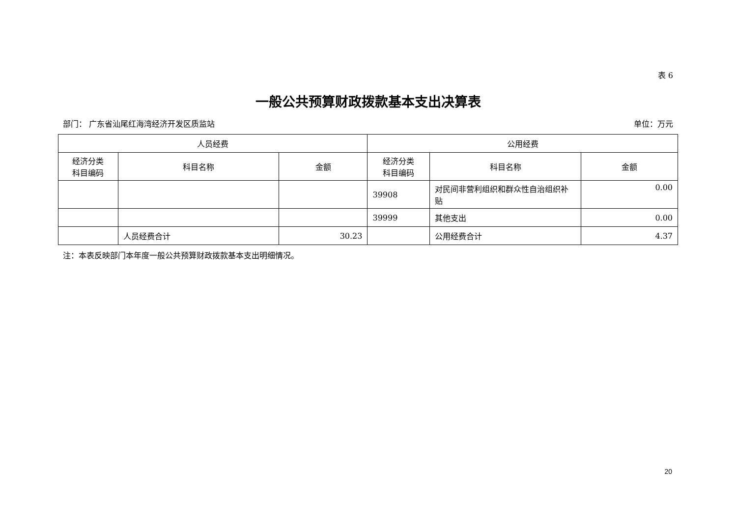表 6
一般公共预算财政拨款基本支出决算表
部门： 广东省汕尾红海湾经济开发区质监站 单位：万元
| 人员经费 | | | 公用经费 | | |
| --- | --- | --- | --- | --- | --- |
| 经济分类 科目编码 | 科目名称 | 金额 | 经济分类 科目编码 | 科目名称 | 金额 |
| | | | 39908 | 对民间非营利组织和群众性自治组织补贴 | 0.00 |
| | | | 39999 | 其他支出 | 0.00 |
| | 人员经费合计 | 30.23 | | 公用经费合计 | 4.37 |
注：本表反映部门本年度一般公共预算财政拨款基本支出明细情况。
20